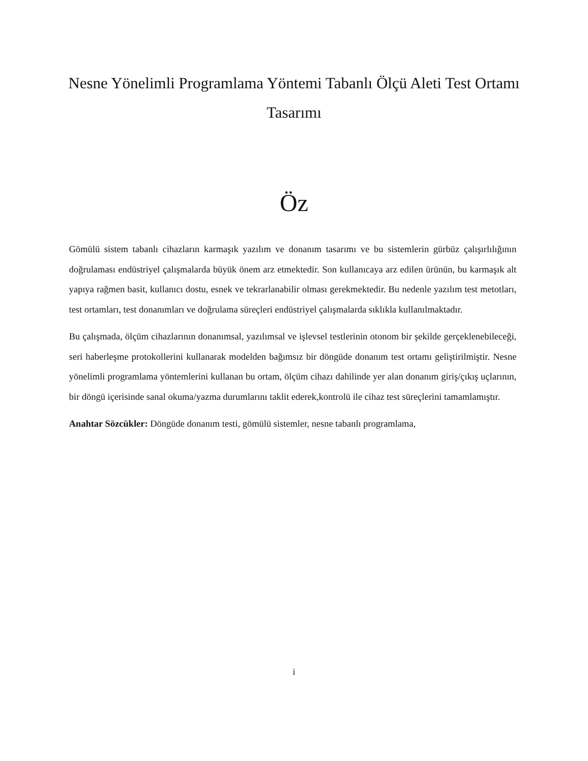Nesne Yönelimli Programlama Yöntemi Tabanlı Ölçü Aleti Test Ortamı Tasarımı
Öz
Gömülü sistem tabanlı cihazların karmaşık yazılım ve donanım tasarımı ve bu sistemlerin gürbüz çalışırlılığının doğrulaması endüstriyel çalışmalarda büyük önem arz etmektedir. Son kullanıcaya arz edilen ürünün, bu karmaşık alt yapıya rağmen basit, kullanıcı dostu, esnek ve tekrarlanabilir olması gerekmektedir. Bu nedenle yazılım test metotları, test ortamları, test donanımları ve doğrulama süreçleri endüstriyel çalışmalarda sıklıkla kullanılmaktadır.
Bu çalışmada, ölçüm cihazlarının donanımsal, yazılımsal ve işlevsel testlerinin otonom bir şekilde gerçeklenebileceği, seri haberleşme protokollerini kullanarak modelden bağımsız bir döngüde donanım test ortamı geliştirilmiştir. Nesne yönelimli programlama yöntemlerini kullanan bu ortam, ölçüm cihazı dahilinde yer alan donanım giriş/çıkış uçlarının, bir döngü içerisinde sanal okuma/yazma durumlarını taklit ederek,kontrolü ile cihaz test süreçlerini tamamlamıştır.
Anahtar Sözcükler: Döngüde donanım testi, gömülü sistemler, nesne tabanlı programlama,
i